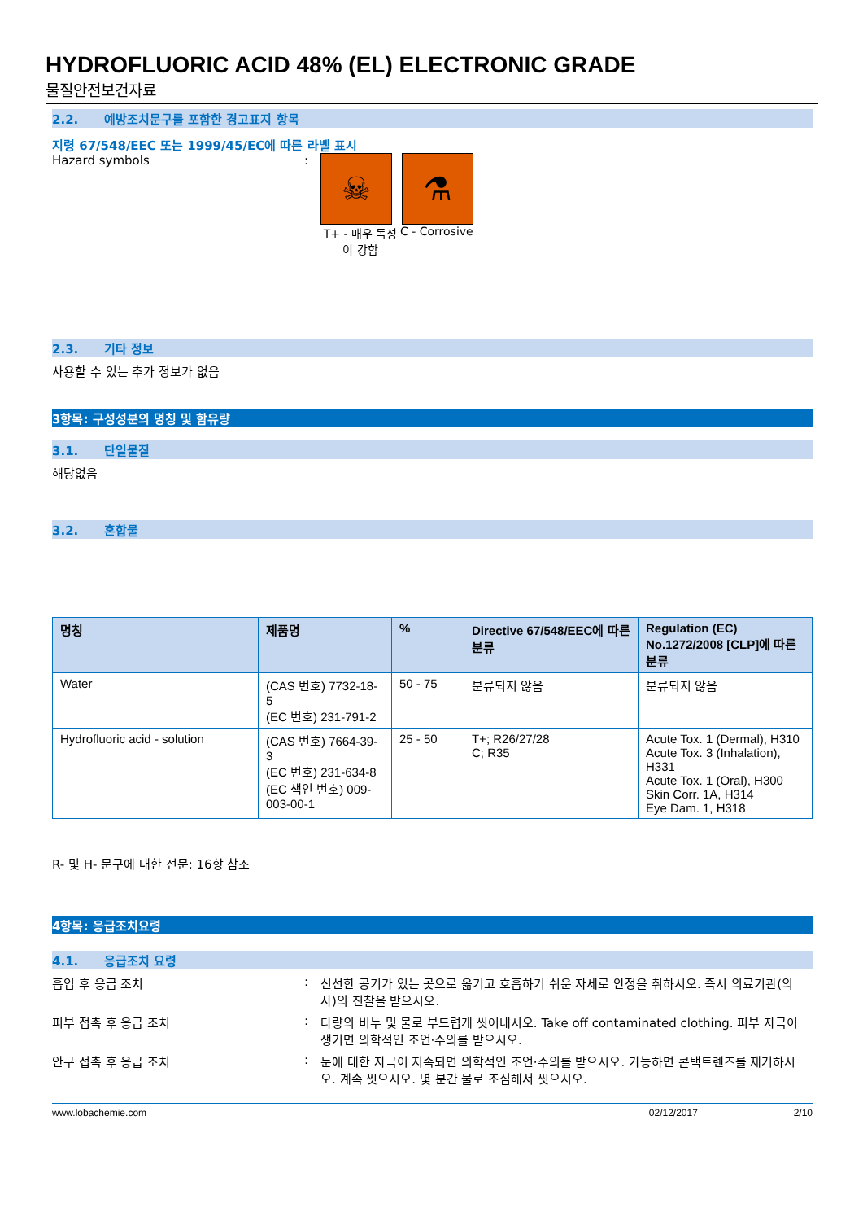HYDROFLUORIC ACID 48% (EL) ELECTRONIC GRADE
물질안전보건자료
2.2. 예방조치문구를 포함한 경고표지 항목
지령 67/548/EEC 또는 1999/45/EC에 따른 라벨 표시
Hazard symbols :
☠ ⚗
T+ - 매우 독성이 강함
C - Corrosive
2.3. 기타 정보
사용할 수 있는 추가 정보가 없음
3항목: 구성성분의 명칭 및 함유량
3.1. 단일물질
해당없음
3.2. 혼합물
| 명칭 | 제품명 | % | Directive 67/548/EEC에 따른 분류 | Regulation (EC) No.1272/2008 [CLP]에 따른 분류 |
| --- | --- | --- | --- | --- |
| Water | (CAS 번호) 7732-18-5 (EC 번호) 231-791-2 | 50 - 75 | 분류되지 않음 | 분류되지 않음 |
| Hydrofluoric acid - solution | (CAS 번호) 7664-39-3 (EC 번호) 231-634-8 (EC 색인 번호) 009-003-00-1 | 25 - 50 | T+; R26/27/28 C; R35 | Acute Tox. 1 (Dermal), H310 Acute Tox. 3 (Inhalation), H331 Acute Tox. 1 (Oral), H300 Skin Corr. 1A, H314 Eye Dam. 1, H318 |
R- 및 H- 문구에 대한 전문: 16항 참조
4항목: 응급조치요령
4.1. 응급조치 요령
흡입 후 응급 조치 : 신선한 공기가 있는 곳으로 옮기고 호흡하기 쉬운 자세로 안정을 취하시오. 즉시 의료기관(의사)의 진찰을 받으시오.
피부 접촉 후 응급 조치 : 다량의 비누 및 물로 부드럽게 씻어내시오. Take off contaminated clothing. 피부 자극이 생기면 의학적인 조언·주의를 받으시오.
안구 접촉 후 응급 조치 : 눈에 대한 자극이 지속되면 의학적인 조언·주의를 받으시오. 가능하면 콘택트렌즈를 제거하시오. 계속 씻으시오. 몇 분간 물로 조심해서 씻으시오.
www.lobachemie.com 02/12/2017 2/10